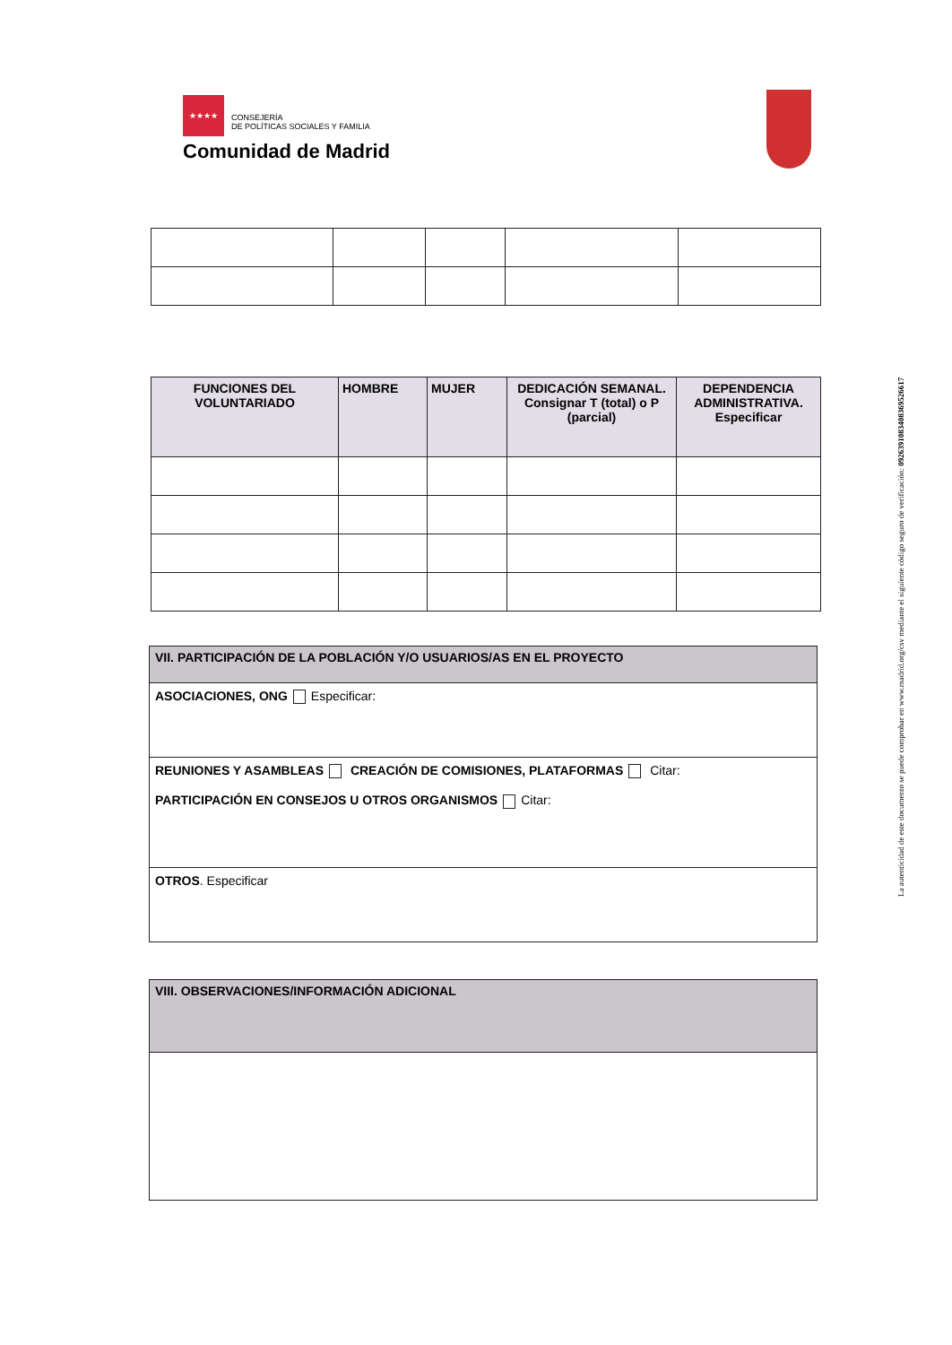★★★★
CONSEJERÍA
DE POLÍTICAS SOCIALES Y FAMILIA
Comunidad de Madrid
| FUNCIONES DEL VOLUNTARIADO | HOMBRE | MUJER | DEDICACIÓN SEMANAL. Consignar T (total) o P (parcial) | DEPENDENCIA ADMINISTRATIVA. Especificar |
| --- | --- | --- | --- | --- |
VII. PARTICIPACIÓN DE LA POBLACIÓN Y/O USUARIOS/AS EN EL PROYECTO
ASOCIACIONES, ONG Especificar:
REUNIONES Y ASAMBLEAS CREACIÓN DE COMISIONES, PLATAFORMAS Citar:
PARTICIPACIÓN EN CONSEJOS U OTROS ORGANISMOS Citar:
OTROS. Especificar
VIII. OBSERVACIONES/INFORMACIÓN ADICIONAL
La autenticidad de este documento se puede comprobar en www.madrid.org/csv mediante el siguiente código seguro de verificación: 0926391083408369526617